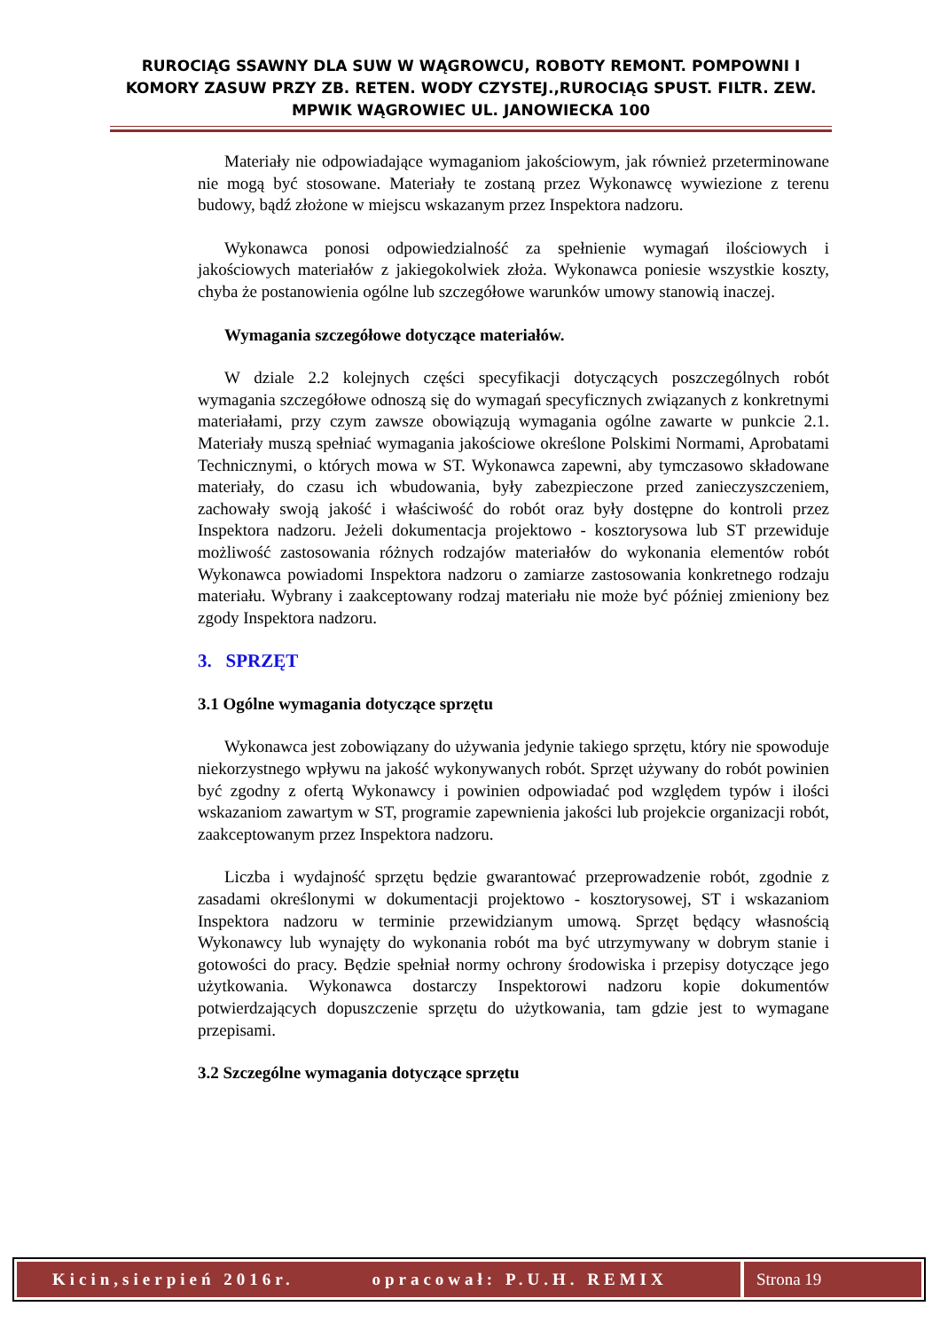RUROCIĄG SSAWNY DLA SUW W WĄGROWCU, ROBOTY REMONT. POMPOWNI I KOMORY ZASUW PRZY ZB. RETEN. WODY CZYSTEJ.,RUROCIĄG SPUST. FILTR. ZEW. MPWIK WĄGROWIEC UL. JANOWIECKA 100
Materiały nie odpowiadające wymaganiom jakościowym, jak również przeterminowane nie mogą być stosowane. Materiały te zostaną przez Wykonawcę wywiezione z terenu budowy, bądź złożone w miejscu wskazanym przez Inspektora nadzoru.
Wykonawca ponosi odpowiedzialność za spełnienie wymagań ilościowych i jakościowych materiałów z jakiegokolwiek złoża. Wykonawca poniesie wszystkie koszty, chyba że postanowienia ogólne lub szczegółowe warunków umowy stanowią inaczej.
Wymagania szczegółowe dotyczące materiałów.
W dziale 2.2 kolejnych części specyfikacji dotyczących poszczególnych robót wymagania szczegółowe odnoszą się do wymagań specyficznych związanych z konkretnymi materiałami, przy czym zawsze obowiązują wymagania ogólne zawarte w punkcie 2.1. Materiały muszą spełniać wymagania jakościowe określone Polskimi Normami, Aprobatami Technicznymi, o których mowa w ST. Wykonawca zapewni, aby tymczasowo składowane materiały, do czasu ich wbudowania, były zabezpieczone przed zanieczyszczeniem, zachowały swoją jakość i właściwość do robót oraz były dostępne do kontroli przez Inspektora nadzoru. Jeżeli dokumentacja projektowo - kosztorysowa lub ST przewiduje możliwość zastosowania różnych rodzajów materiałów do wykonania elementów robót Wykonawca powiadomi Inspektora nadzoru o zamiarze zastosowania konkretnego rodzaju materiału. Wybrany i zaakceptowany rodzaj materiału nie może być później zmieniony bez zgody Inspektora nadzoru.
3. SPRZĘT
3.1 Ogólne wymagania dotyczące sprzętu
Wykonawca jest zobowiązany do używania jedynie takiego sprzętu, który nie spowoduje niekorzystnego wpływu na jakość wykonywanych robót. Sprzęt używany do robót powinien być zgodny z ofertą Wykonawcy i powinien odpowiadać pod względem typów i ilości wskazaniom zawartym w ST, programie zapewnienia jakości lub projekcie organizacji robót, zaakceptowanym przez Inspektora nadzoru.
Liczba i wydajność sprzętu będzie gwarantować przeprowadzenie robót, zgodnie z zasadami określonymi w dokumentacji projektowo - kosztorysowej, ST i wskazaniom Inspektora nadzoru w terminie przewidzianym umową. Sprzęt będący własnością Wykonawcy lub wynajęty do wykonania robót ma być utrzymywany w dobrym stanie i gotowości do pracy. Będzie spełniał normy ochrony środowiska i przepisy dotyczące jego użytkowania. Wykonawca dostarczy Inspektorowi nadzoru kopie dokumentów potwierdzających dopuszczenie sprzętu do użytkowania, tam gdzie jest to wymagane przepisami.
3.2 Szczególne wymagania dotyczące sprzętu
Kicin,sierpień 2016r. opracował: P.U.H. REMIX
Strona 19